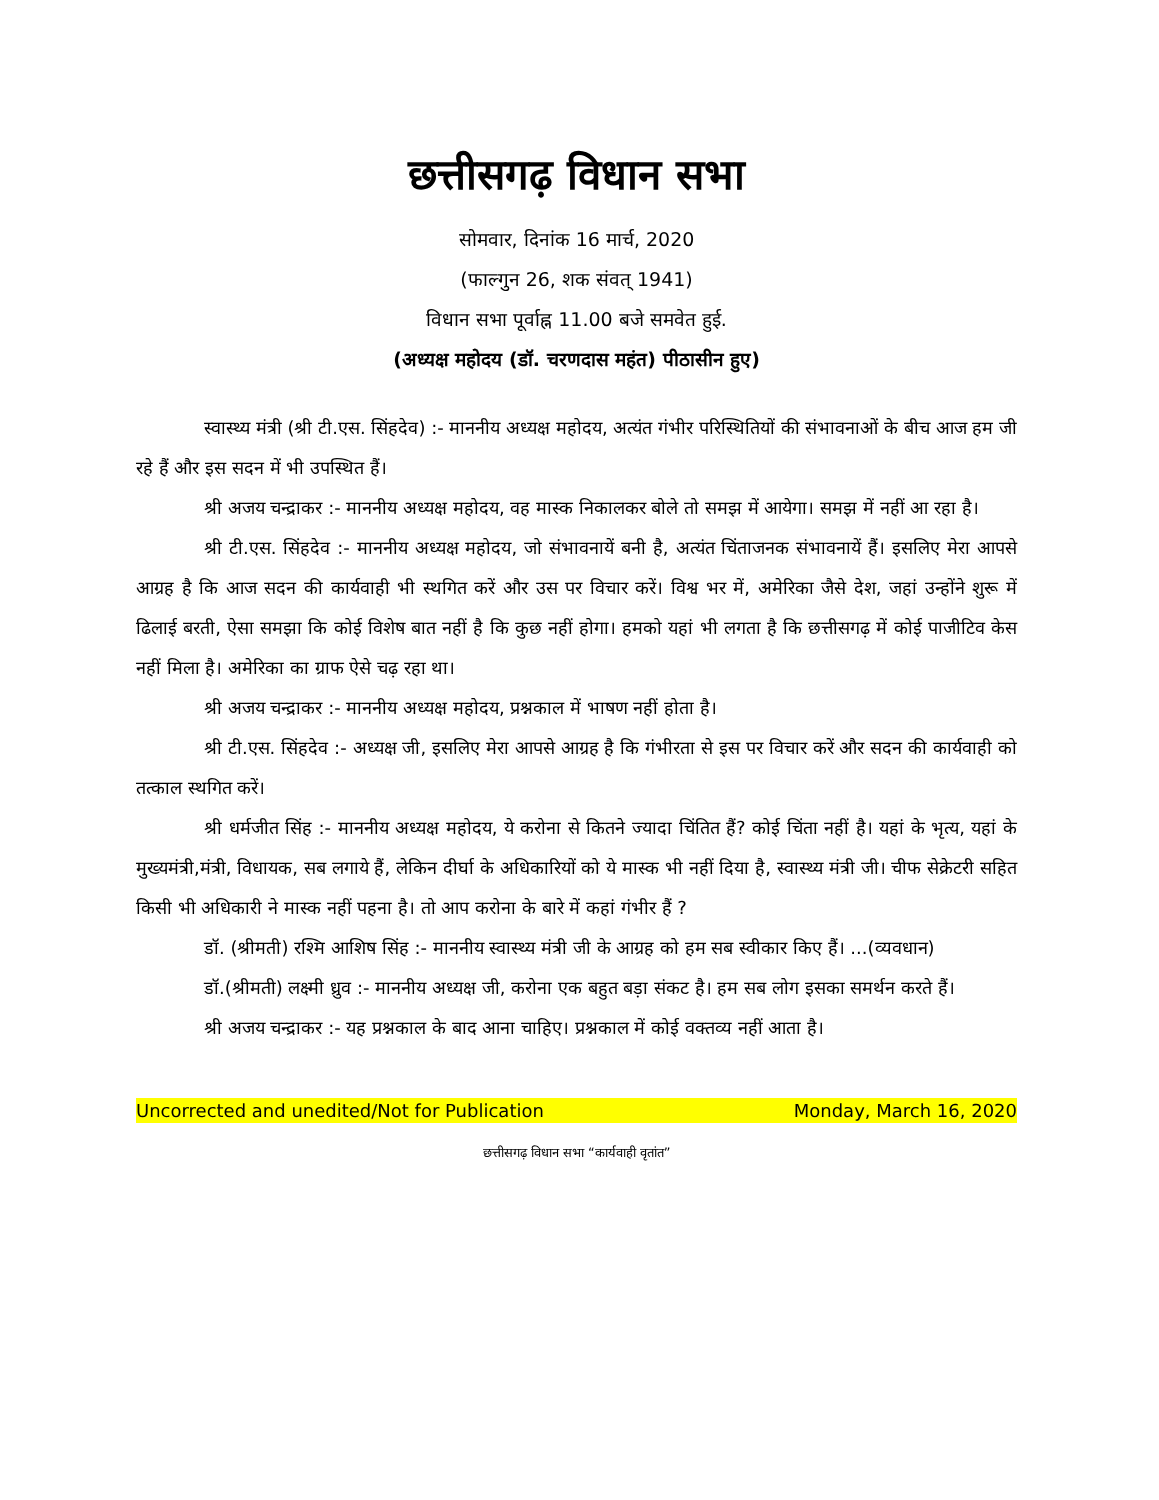छत्तीसगढ़ विधान सभा
सोमवार, दिनांक 16 मार्च, 2020
(फाल्गुन 26, शक संवत् 1941)
विधान सभा पूर्वाह्न 11.00 बजे समवेत हुई.
(अध्यक्ष महोदय (डॉ. चरणदास महंत) पीठासीन हुए)
स्वास्थ्य मंत्री (श्री टी.एस. सिंहदेव) :- माननीय अध्यक्ष महोदय, अत्यंत गंभीर परिस्थितियों की संभावनाओं के बीच आज हम जी रहे हैं और इस सदन में भी उपस्थित हैं।
श्री अजय चन्द्राकर :- माननीय अध्यक्ष महोदय, वह मास्क निकालकर बोले तो समझ में आयेगा। समझ में नहीं आ रहा है।
श्री टी.एस. सिंहदेव :- माननीय अध्यक्ष महोदय, जो संभावनायें बनी है, अत्यंत चिंताजनक संभावनायें हैं। इसलिए मेरा आपसे आग्रह है कि आज सदन की कार्यवाही भी स्थगित करें और उस पर विचार करें। विश्व भर में, अमेरिका जैसे देश, जहां उन्होंने शुरू में ढिलाई बरती, ऐसा समझा कि कोई विशेष बात नहीं है कि कुछ नहीं होगा। हमको यहां भी लगता है कि छत्तीसगढ़ में कोई पाजीटिव केस नहीं मिला है। अमेरिका का ग्राफ ऐसे चढ़ रहा था।
श्री अजय चन्द्राकर :- माननीय अध्यक्ष महोदय, प्रश्नकाल में भाषण नहीं होता है।
श्री टी.एस. सिंहदेव :- अध्यक्ष जी, इसलिए मेरा आपसे आग्रह है कि गंभीरता से इस पर विचार करें और सदन की कार्यवाही को तत्काल स्थगित करें।
श्री धर्मजीत सिंह :- माननीय अध्यक्ष महोदय, ये करोना से कितने ज्यादा चिंतित हैं? कोई चिंता नहीं है। यहां के भृत्य, यहां के मुख्यमंत्री,मंत्री, विधायक, सब लगाये हैं, लेकिन दीर्घा के अधिकारियों को ये मास्क भी नहीं दिया है, स्वास्थ्य मंत्री जी। चीफ सेक्रेटरी सहित किसी भी अधिकारी ने मास्क नहीं पहना है। तो आप करोना के बारे में कहां गंभीर हैं ?
डॉ. (श्रीमती) रश्मि आशिष सिंह :- माननीय स्वास्थ्य मंत्री जी के आग्रह को हम सब स्वीकार किए हैं। ...(व्यवधान)
डॉ.(श्रीमती) लक्ष्मी ध्रुव :- माननीय अध्यक्ष जी, करोना एक बहुत बड़ा संकट है। हम सब लोग इसका समर्थन करते हैं।
श्री अजय चन्द्राकर :- यह प्रश्नकाल के बाद आना चाहिए। प्रश्नकाल में कोई वक्तव्य नहीं आता है।
Uncorrected and unedited/Not for Publication Monday, March 16, 2020
छत्तीसगढ़ विधान सभा “कार्यवाही वृतांत”